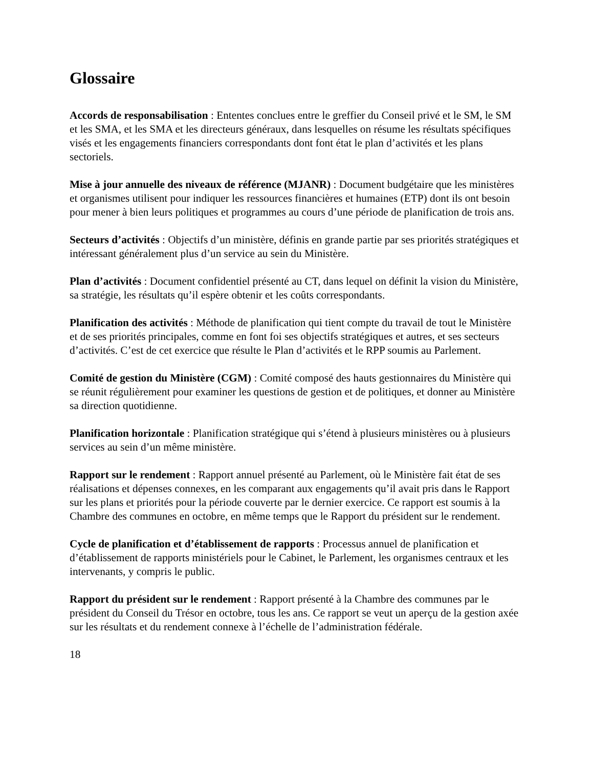Glossaire
Accords de responsabilisation : Ententes conclues entre le greffier du Conseil privé et le SM, le SM et les SMA, et les SMA et les directeurs généraux, dans lesquelles on résume les résultats spécifiques visés et les engagements financiers correspondants dont font état le plan d’activités et les plans sectoriels.
Mise à jour annuelle des niveaux de référence (MJANR) : Document budgétaire que les ministères et organismes utilisent pour indiquer les ressources financières et humaines (ETP) dont ils ont besoin pour mener à bien leurs politiques et programmes au cours d’une période de planification de trois ans.
Secteurs d’activités : Objectifs d’un ministère, définis en grande partie par ses priorités stratégiques et intéressant généralement plus d’un service au sein du Ministère.
Plan d’activités : Document confidentiel présenté au CT, dans lequel on définit la vision du Ministère, sa stratégie, les résultats qu’il espère obtenir et les coûts correspondants.
Planification des activités : Méthode de planification qui tient compte du travail de tout le Ministère et de ses priorités principales, comme en font foi ses objectifs stratégiques et autres, et ses secteurs d’activités. C’est de cet exercice que résulte le Plan d’activités et le RPP soumis au Parlement.
Comité de gestion du Ministère (CGM) : Comité composé des hauts gestionnaires du Ministère qui se réunit régulièrement pour examiner les questions de gestion et de politiques, et donner au Ministère sa direction quotidienne.
Planification horizontale : Planification stratégique qui s’étend à plusieurs ministères ou à plusieurs services au sein d’un même ministère.
Rapport sur le rendement : Rapport annuel présenté au Parlement, où le Ministère fait état de ses réalisations et dépenses connexes, en les comparant aux engagements qu’il avait pris dans le Rapport sur les plans et priorités pour la période couverte par le dernier exercice. Ce rapport est soumis à la Chambre des communes en octobre, en même temps que le Rapport du président sur le rendement.
Cycle de planification et d’établissement de rapports : Processus annuel de planification et d’établissement de rapports ministériels pour le Cabinet, le Parlement, les organismes centraux et les intervenants, y compris le public.
Rapport du président sur le rendement : Rapport présenté à la Chambre des communes par le président du Conseil du Trésor en octobre, tous les ans. Ce rapport se veut un aperçu de la gestion axée sur les résultats et du rendement connexe à l’échelle de l’administration fédérale.
18